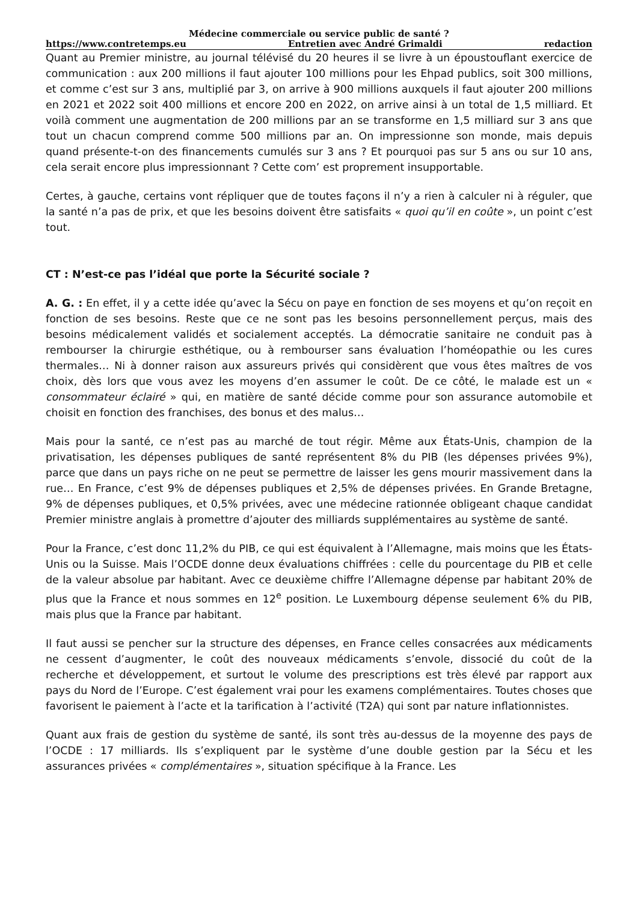Médecine commerciale ou service public de santé ?
https://www.contretemps.eu Entretien avec André Grimaldi redaction
Quant au Premier ministre, au journal télévisé du 20 heures il se livre à un époustouflant exercice de communication : aux 200 millions il faut ajouter 100 millions pour les Ehpad publics, soit 300 millions, et comme c’est sur 3 ans, multiplié par 3, on arrive à 900 millions auxquels il faut ajouter 200 millions en 2021 et 2022 soit 400 millions et encore 200 en 2022, on arrive ainsi à un total de 1,5 milliard. Et voilà comment une augmentation de 200 millions par an se transforme en 1,5 milliard sur 3 ans que tout un chacun comprend comme 500 millions par an. On impressionne son monde, mais depuis quand présente-t-on des financements cumulés sur 3 ans ? Et pourquoi pas sur 5 ans ou sur 10 ans, cela serait encore plus impressionnant ? Cette com’ est proprement insupportable.
Certes, à gauche, certains vont répliquer que de toutes façons il n’y a rien à calculer ni à réguler, que la santé n’a pas de prix, et que les besoins doivent être satisfaits « quoi qu’il en coûte », un point c’est tout.
CT : N’est-ce pas l’idéal que porte la Sécurité sociale ?
A. G. : En effet, il y a cette idée qu’avec la Sécu on paye en fonction de ses moyens et qu’on reçoit en fonction de ses besoins. Reste que ce ne sont pas les besoins personnellement perçus, mais des besoins médicalement validés et socialement acceptés. La démocratie sanitaire ne conduit pas à rembourser la chirurgie esthétique, ou à rembourser sans évaluation l’homéopathie ou les cures thermales… Ni à donner raison aux assureurs privés qui considèrent que vous êtes maîtres de vos choix, dès lors que vous avez les moyens d’en assumer le coût. De ce côté, le malade est un « consommateur éclairé » qui, en matière de santé décide comme pour son assurance automobile et choisit en fonction des franchises, des bonus et des malus…
Mais pour la santé, ce n’est pas au marché de tout régir. Même aux États-Unis, champion de la privatisation, les dépenses publiques de santé représentent 8% du PIB (les dépenses privées 9%), parce que dans un pays riche on ne peut se permettre de laisser les gens mourir massivement dans la rue… En France, c’est 9% de dépenses publiques et 2,5% de dépenses privées. En Grande Bretagne, 9% de dépenses publiques, et 0,5% privées, avec une médecine rationnée obligeant chaque candidat Premier ministre anglais à promettre d’ajouter des milliards supplémentaires au système de santé.
Pour la France, c’est donc 11,2% du PIB, ce qui est équivalent à l’Allemagne, mais moins que les États-Unis ou la Suisse. Mais l’OCDE donne deux évaluations chiffrées : celle du pourcentage du PIB et celle de la valeur absolue par habitant. Avec ce deuxième chiffre l’Allemagne dépense par habitant 20% de plus que la France et nous sommes en 12<sup>e</sup> position. Le Luxembourg dépense seulement 6% du PIB, mais plus que la France par habitant.
Il faut aussi se pencher sur la structure des dépenses, en France celles consacrées aux médicaments ne cessent d’augmenter, le coût des nouveaux médicaments s’envole, dissocié du coût de la recherche et développement, et surtout le volume des prescriptions est très élevé par rapport aux pays du Nord de l’Europe. C’est également vrai pour les examens complémentaires. Toutes choses que favorisent le paiement à l’acte et la tarification à l’activité (T2A) qui sont par nature inflationnistes.
Quant aux frais de gestion du système de santé, ils sont très au-dessus de la moyenne des pays de l’OCDE : 17 milliards. Ils s’expliquent par le système d’une double gestion par la Sécu et les assurances privées « complémentaires », situation spécifique à la France. Les